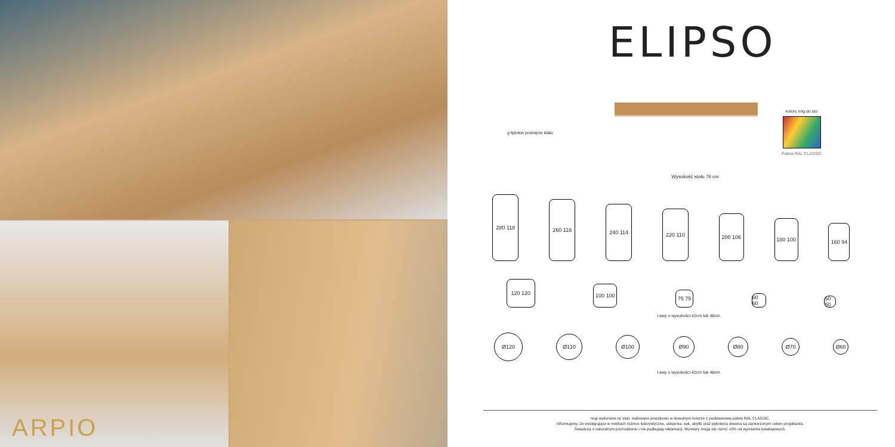ARPIO
ELIPSO
g łębokie podcięcie blatu
kolory nóg do sto
Paleta RAL CLASSIC
Wysokość stołu 76 cm
280 118
260 116
240 114
220 110
200 106
180 100
160 94
120 120
100 100
75 75
60 60
50 50
ł awy o wysokości 42cm lub 48cm.
Ø120
Ø110
Ø100
Ø90
Ø80
Ø70
Ø60
ł awy o wysokości 42cm lub 48cm.
nogi wykonane ze stali, malowane proszkowo w dowolnym kolorze z podstawowej palety RAL CLASSIC.
Informujemy, że występujące w meblach różnice kolorystyczne, usłojenia, sęk, ubytki oraz pęknięcia drewna są zamierzonym celem projektanta.
Świadczą o naturalnym pochodzeniu i nie podlegają reklamacji. Wymiary mogą się różnić ±3% od wymiarów katalogowych.